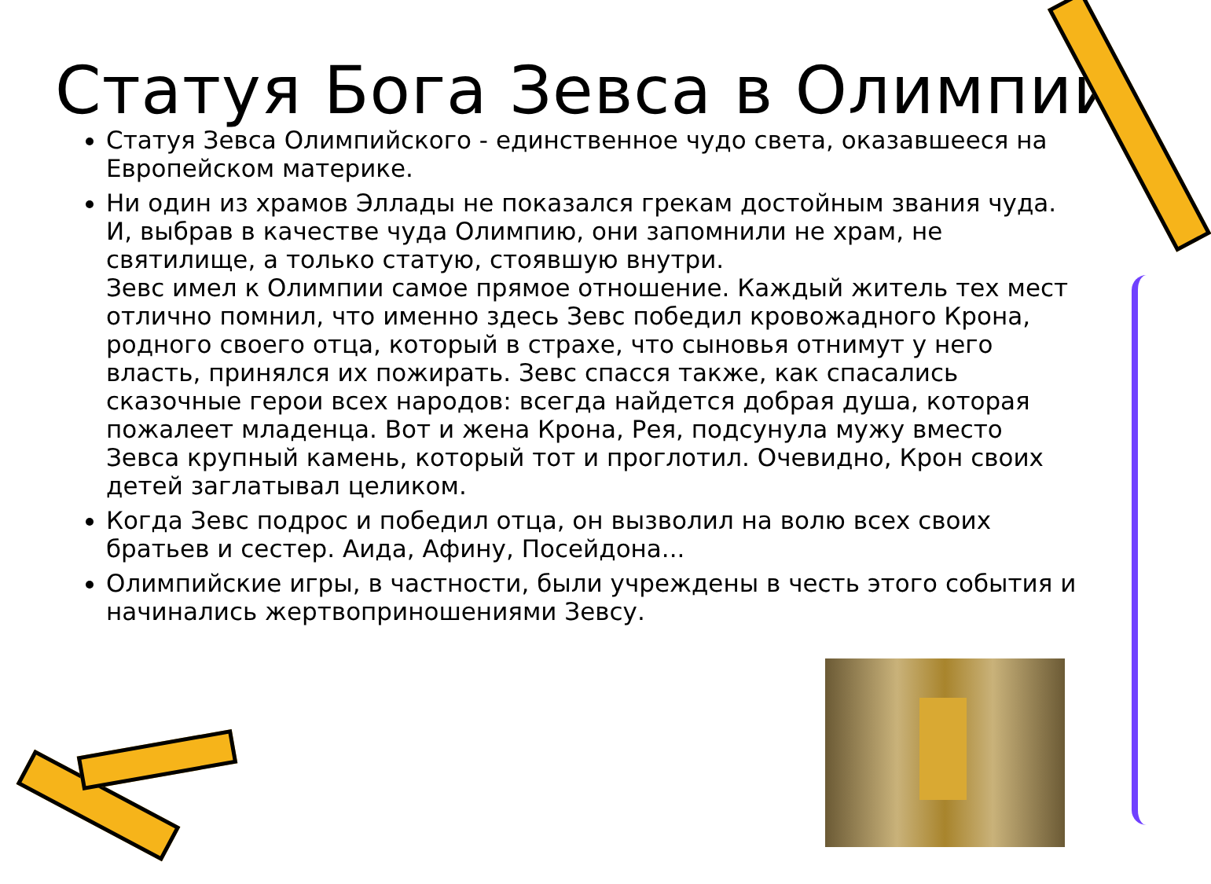Статуя Бога Зевса в Олимпии
Статуя Зевса Олимпийского - единственное чудо света, оказавшееся на Европейском материке.
Ни один из храмов Эллады не показался грекам достойным звания чуда. И, выбрав в качестве чуда Олимпию, они запомнили не храм, не святилище, а только статую, стоявшую внутри.
Зевс имел к Олимпии самое прямое отношение. Каждый житель тех мест отлично помнил, что именно здесь Зевс победил кровожадного Крона, родного своего отца, который в страхе, что сыновья отнимут у него власть, принялся их пожирать. Зевс спасся также, как спасались сказочные герои всех народов: всегда найдется добрая душа, которая пожалеет младенца. Вот и жена Крона, Рея, подсунула мужу вместо Зевса крупный камень, который тот и проглотил. Очевидно, Крон своих детей заглатывал целиком.
Когда Зевс подрос и победил отца, он вызволил на волю всех своих братьев и сестер. Аида, Афину, Посейдона...
Олимпийские игры, в частности, были учреждены в честь этого события и начинались жертвоприношениями Зевсу.